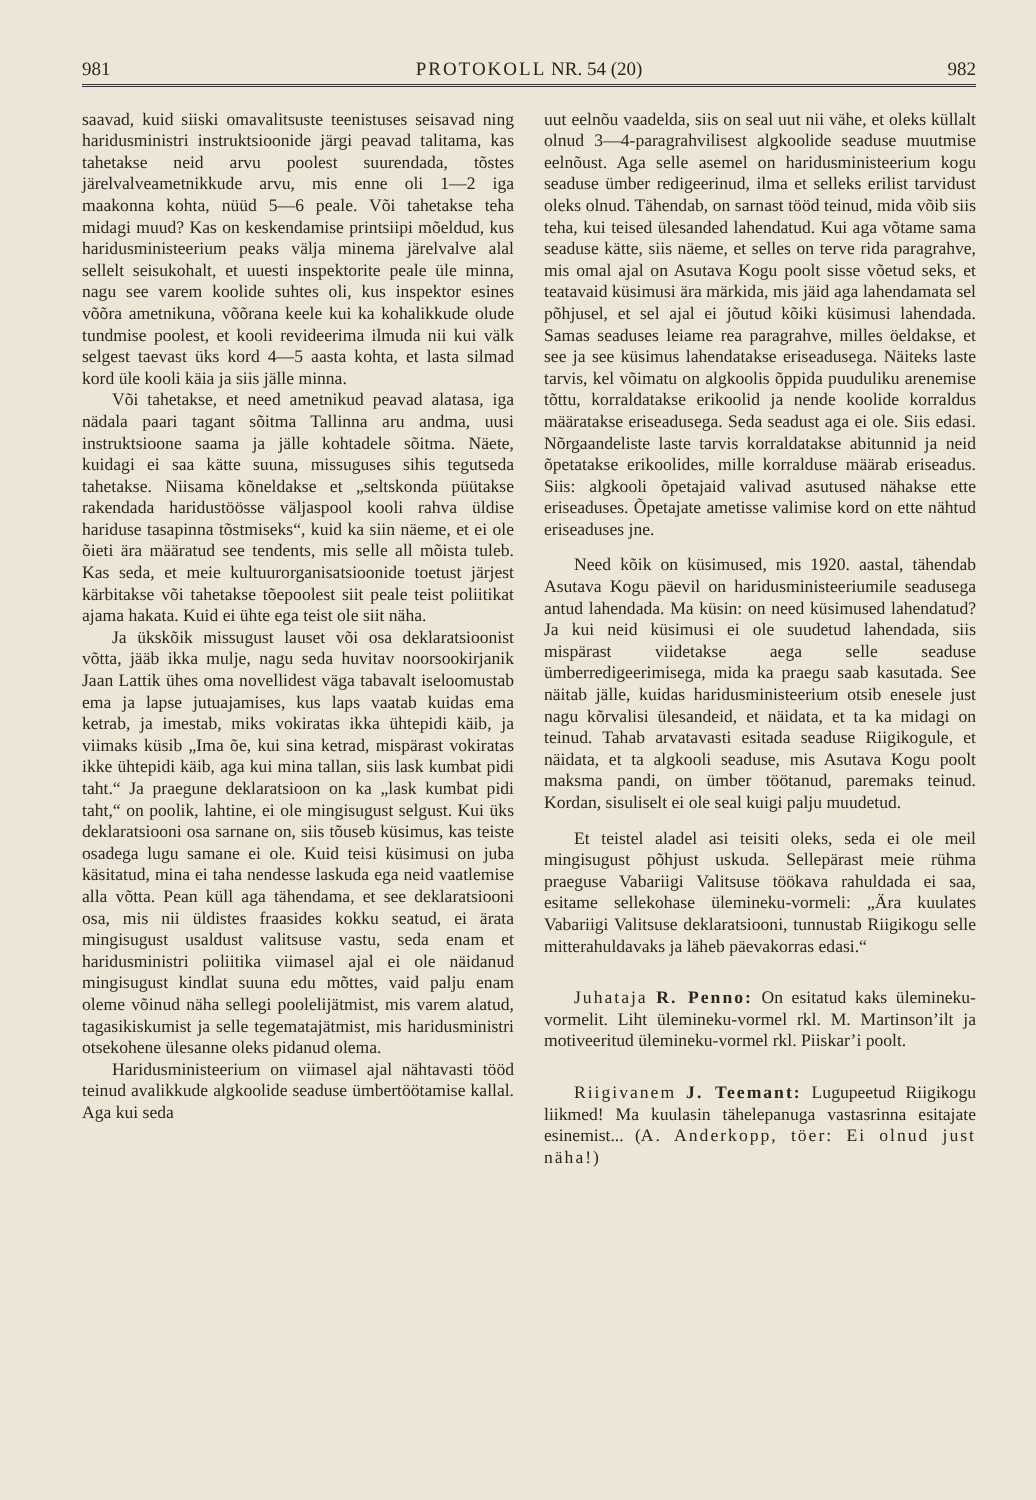981 PROTOKOLL NR. 54 (20) 982
saavad, kuid siiski omavalitsuste teenistuses seisavad ning haridusministri instruktsioonide järgi peavad talitama, kas tahetakse neid arvu poolest suurendada, tõstes järelvalveametnikkude arvu, mis enne oli 1—2 iga maakonna kohta, nüüd 5—6 peale. Või tahetakse teha midagi muud? Kas on keskendamise printsiipi mõeldud, kus haridusministeerium peaks välja minema järelvalve alal sellelt seisukohalt, et uuesti inspektorite peale üle minna, nagu see varem koolide suhtes oli, kus inspektor esines võõra ametnikuna, võõrana keele kui ka kohalikkude olude tundmise poolest, et kooli revideerima ilmuda nii kui välk selgest taevast üks kord 4—5 aasta kohta, et lasta silmad kord üle kooli käia ja siis jälle minna.
Või tahetakse, et need ametnikud peavad alatasa, iga nädala paari tagant sõitma Tallinna aru andma, uusi instruktsioone saama ja jälle kohtadele sõitma. Näete, kuidagi ei saa kätte suuna, missuguses sihis tegutseda tahetakse. Niisama kõneldakse et „seltskonda püütakse rakendada haridustöösse väljaspool kooli rahva üldise hariduse tasapinna tõstmiseks“, kuid ka siin näeme, et ei ole õieti ära määratud see tendents, mis selle all mõista tuleb. Kas seda, et meie kultuurorganisatsioonide toetust järjest kärbitakse või tahetakse tõepoolest siit peale teist poliitikat ajama hakata. Kuid ei ühte ega teist ole siit näha.
Ja ükskõik missugust lauset või osa deklaratsioonist võtta, jääb ikka mulje, nagu seda huvitav noorsookirjanik Jaan Lattik ühes oma novellidest väga tabavalt iseloomustab ema ja lapse jutuajamises, kus laps vaatab kuidas ema ketrab, ja imestab, miks vokiratas ikka ühtepidi käib, ja viimaks küsib „Ima õe, kui sina ketrad, mispärast vokiratas ikke ühtepidi käib, aga kui mina tallan, siis lask kumbat pidi taht.“ Ja praegune deklaratsioon on ka „lask kumbat pidi taht,“ on poolik, lahtine, ei ole mingisugust selgust. Kui üks deklaratsiooni osa sarnane on, siis tõuseb küsimus, kas teiste osadega lugu samane ei ole. Kuid teisi küsimusi on juba käsitatud, mina ei taha nendesse laskuda ega neid vaatlemise alla võtta. Pean küll aga tähendama, et see deklaratsiooni osa, mis nii üldistes fraasides kokku seatud, ei ärata mingisugust usaldust valitsuse vastu, seda enam et haridusministri poliitika viimasel ajal ei ole näidanud mingisugust kindlat suuna edu mõttes, vaid palju enam oleme võinud näha sellegi poolelijätmist, mis varem alatud, tagasikiskumist ja selle tegematajätmist, mis haridusministri otsekohene ülesanne oleks pidanud olema.
Haridusministeerium on viimasel ajal nähtavasti tööd teinud avalikkude algkoolide seaduse ümbertöötamise kallal. Aga kui seda
uut eelnõu vaadelda, siis on seal uut nii vähe, et oleks küllalt olnud 3—4-paragrahvilisest algkoolide seaduse muutmise eelnõust. Aga selle asemel on haridusministeerium kogu seaduse ümber redigeerinud, ilma et selleks erilist tarvidust oleks olnud. Tähendab, on sarnast tööd teinud, mida võib siis teha, kui teised ülesanded lahendatud. Kui aga võtame sama seaduse kätte, siis näeme, et selles on terve rida paragrahve, mis omal ajal on Asutava Kogu poolt sisse võetud seks, et teatavaid küsimusi ära märkida, mis jäid aga lahendamata sel põhjusel, et sel ajal ei jõutud kõiki küsimusi lahendada. Samas seaduses leiame rea paragrahve, milles öeldakse, et see ja see küsimus lahendatakse eriseadusega. Näiteks laste tarvis, kel võimatu on algkoolis õppida puuduliku arenemise tõttu, korraldatakse erikoolid ja nende koolide korraldus määratakse eriseadusega. Seda seadust aga ei ole. Siis edasi. Nõrgaandeliste laste tarvis korraldatakse abitunnid ja neid õpetatakse erikoolides, mille korralduse määrab eriseadus. Siis: algkooli õpetajaid valivad asutused nähakse ette eriseaduses. Õpetajate ametisse valimise kord on ette nähtud eriseaduses jne.
Need kõik on küsimused, mis 1920. aastal, tähendab Asutava Kogu päevil on haridusministeeriumile seadusega antud lahendada. Ma küsin: on need küsimused lahendatud? Ja kui neid küsimusi ei ole suudetud lahendada, siis mispärast viidetakse aega selle seaduse ümberredigeerimisega, mida ka praegu saab kasutada. See näitab jälle, kuidas haridusministeerium otsib enesele just nagu kõrvalisi ülesandeid, et näidata, et ta ka midagi on teinud. Tahab arvatavasti esitada seaduse Riigikogule, et näidata, et ta algkooli seaduse, mis Asutava Kogu poolt maksma pandi, on ümber töötanud, paremaks teinud. Kordan, sisuliselt ei ole seal kuigi palju muudetud.
Et teistel aladel asi teisiti oleks, seda ei ole meil mingisugust põhjust uskuda. Sellepärast meie rühma praeguse Vabariigi Valitsuse töökava rahuldada ei saa, esitame sellekohase ülemineku-vormeli: „Ära kuulates Vabariigi Valitsuse deklaratsiooni, tunnustab Riigikogu selle mitterahuldavaks ja läheb päevakorras edasi.“
Juhataja R. Penno: On esitatud kaks ülemineku-vormelit. Liht ülemineku-vormel rkl. M. Martinson’ilt ja motiveeritud ülemineku-vormel rkl. Piiskar’i poolt.
Riigivanem J. Teemant: Lugupeetud Riigikogu liikmed! Ma kuulasin tähelepanuga vastasrinna esitajate esinemist... (A. Anderkopp, töer: Ei olnud just näha!)